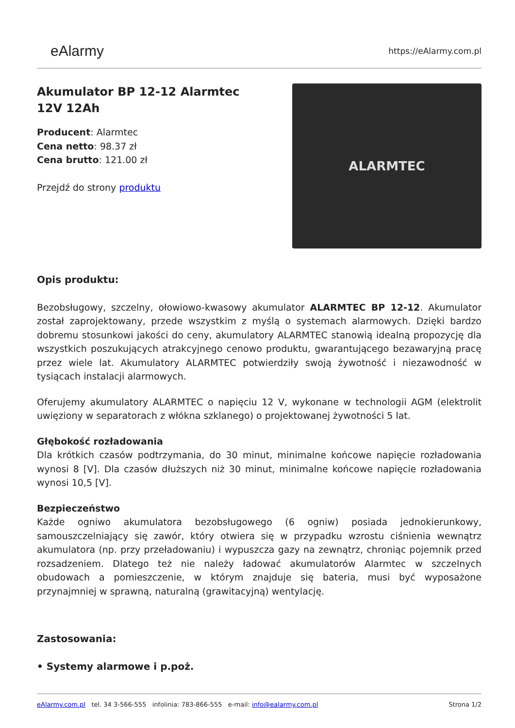eAlarmy
https://eAlarmy.com.pl
Akumulator BP 12-12 Alarmtec
12V 12Ah
Producent: Alarmtec
Cena netto: 98.37 zł
Cena brutto: 121.00 zł
Przejdź do strony produktu
ALARMTEC
Opis produktu:
Bezobsługowy, szczelny, ołowiowo-kwasowy akumulator ALARMTEC BP 12-12. Akumulator został zaprojektowany, przede wszystkim z myślą o systemach alarmowych. Dzięki bardzo dobremu stosunkowi jakości do ceny, akumulatory ALARMTEC stanowią idealną propozycję dla wszystkich poszukujących atrakcyjnego cenowo produktu, gwarantującego bezawaryjną pracę przez wiele lat. Akumulatory ALARMTEC potwierdziły swoją żywotność i niezawodność w tysiącach instalacji alarmowych.
Oferujemy akumulatory ALARMTEC o napięciu 12 V, wykonane w technologii AGM (elektrolit uwięziony w separatorach z włókna szklanego) o projektowanej żywotności 5 lat.
Głębokość rozładowania
Dla krótkich czasów podtrzymania, do 30 minut, minimalne końcowe napięcie rozładowania wynosi 8 [V]. Dla czasów dłuższych niż 30 minut, minimalne końcowe napięcie rozładowania wynosi 10,5 [V].
Bezpieczeństwo
Każde ogniwo akumulatora bezobsługowego (6 ogniw) posiada jednokierunkowy, samouszczelniający się zawór, który otwiera się w przypadku wzrostu ciśnienia wewnątrz akumulatora (np. przy przeładowaniu) i wypuszcza gazy na zewnątrz, chroniąc pojemnik przed rozsadzeniem. Dlatego też nie należy ładować akumulatorów Alarmtec w szczelnych obudowach a pomieszczenie, w którym znajduje się bateria, musi być wyposażone przynajmniej w sprawną, naturalną (grawitacyjną) wentylację.
Zastosowania:
• Systemy alarmowe i p.poż.
eAlarmy.com.pl tel. 34 3-566-555 infolinia: 783-866-555 e-mail: info@ealarmy.com.pl
Strona 1/2